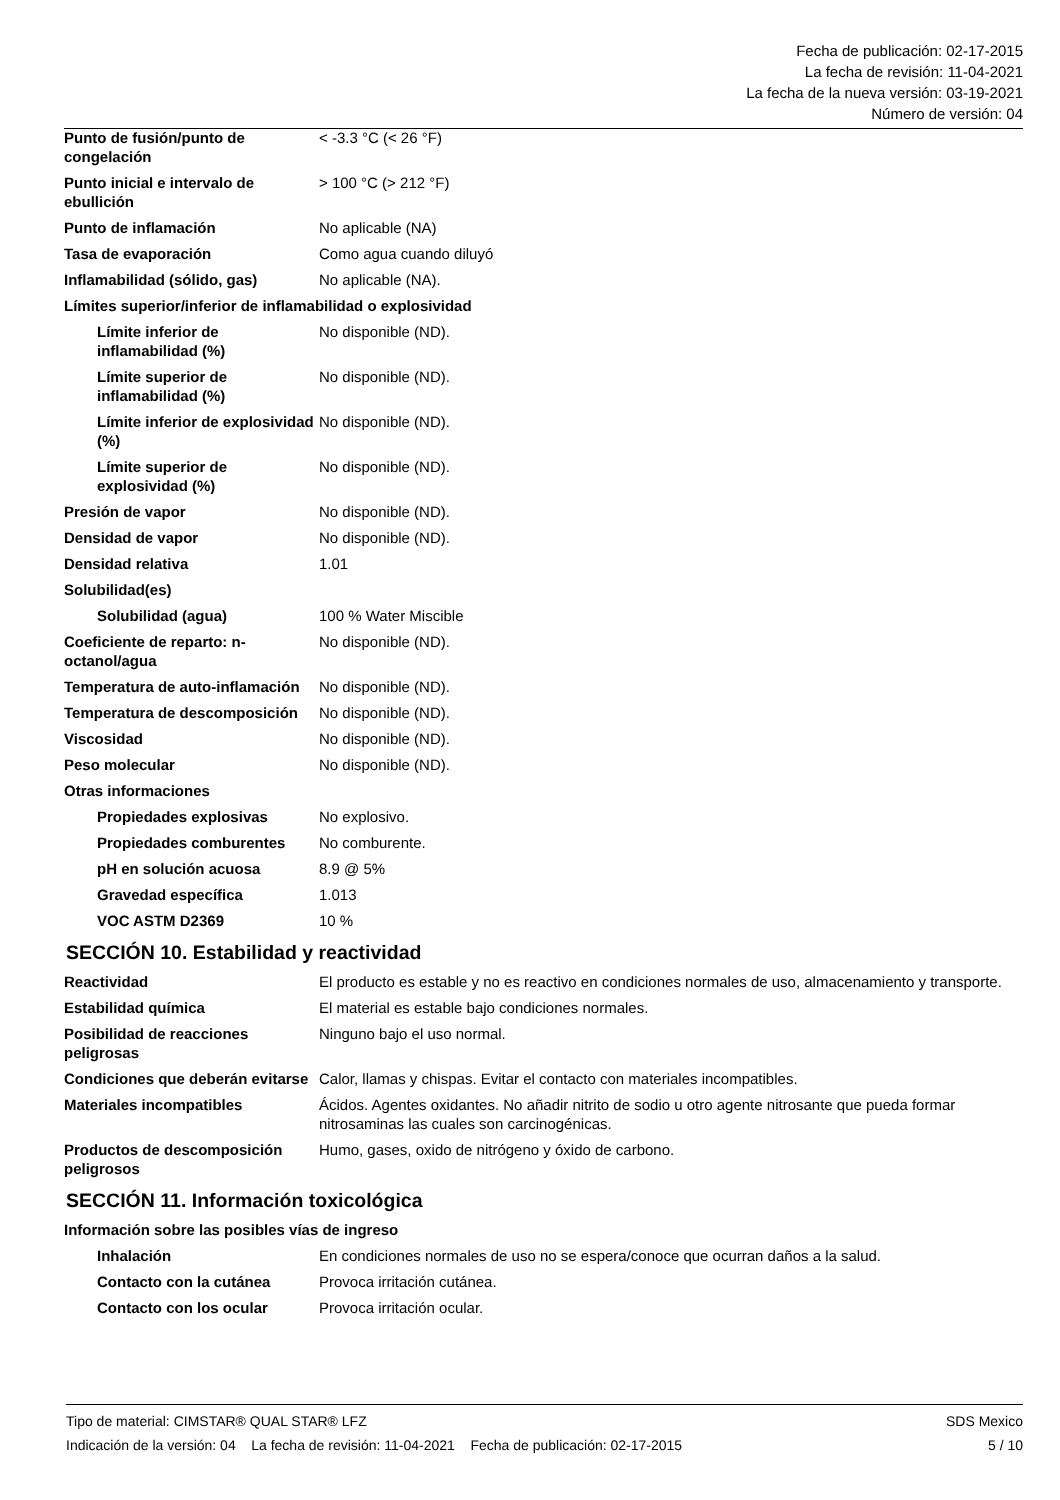Fecha de publicación: 02-17-2015
La fecha de revisión: 11-04-2021
La fecha de la nueva versión: 03-19-2021
Número de versión: 04
| Punto de fusión/punto de congelación | < -3.3 °C (< 26 °F) |
| Punto inicial e intervalo de ebullición | > 100 °C (> 212 °F) |
| Punto de inflamación | No aplicable (NA) |
| Tasa de evaporación | Como agua cuando diluyó |
| Inflamabilidad (sólido, gas) | No aplicable (NA). |
| Límites superior/inferior de inflamabilidad o explosividad | |
| Límite inferior de inflamabilidad (%) | No disponible (ND). |
| Límite superior de inflamabilidad (%) | No disponible (ND). |
| Límite inferior de explosividad (%) | No disponible (ND). |
| Límite superior de explosividad (%) | No disponible (ND). |
| Presión de vapor | No disponible (ND). |
| Densidad de vapor | No disponible (ND). |
| Densidad relativa | 1.01 |
| Solubilidad(es) | |
| Solubilidad (agua) | 100 % Water Miscible |
| Coeficiente de reparto: n-octanol/agua | No disponible (ND). |
| Temperatura de auto-inflamación | No disponible (ND). |
| Temperatura de descomposición | No disponible (ND). |
| Viscosidad | No disponible (ND). |
| Peso molecular | No disponible (ND). |
| Otras informaciones | |
| Propiedades explosivas | No explosivo. |
| Propiedades comburentes | No comburente. |
| pH en solución acuosa | 8.9 @ 5% |
| Gravedad específica | 1.013 |
| VOC ASTM D2369 | 10 % |
SECCIÓN 10. Estabilidad y reactividad
| Reactividad | El producto es estable y no es reactivo en condiciones normales de uso, almacenamiento y transporte. |
| Estabilidad química | El material es estable bajo condiciones normales. |
| Posibilidad de reacciones peligrosas | Ninguno bajo el uso normal. |
| Condiciones que deberán evitarse | Calor, llamas y chispas. Evitar el contacto con materiales incompatibles. |
| Materiales incompatibles | Ácidos. Agentes oxidantes. No añadir nitrito de sodio u otro agente nitrosante que pueda formar nitrosaminas las cuales son carcinogénicas. |
| Productos de descomposición peligrosos | Humo, gases, oxido de nitrógeno y óxido de carbono. |
SECCIÓN 11. Información toxicológica
| Información sobre las posibles vías de ingreso | |
| Inhalación | En condiciones normales de uso no se espera/conoce que ocurran daños a la salud. |
| Contacto con la cutánea | Provoca irritación cutánea. |
| Contacto con los ocular | Provoca irritación ocular. |
Tipo de material: CIMSTAR® QUAL STAR® LFZ SDS Mexico
Indicación de la versión: 04 La fecha de revisión: 11-04-2021 Fecha de publicación: 02-17-2015 5 / 10